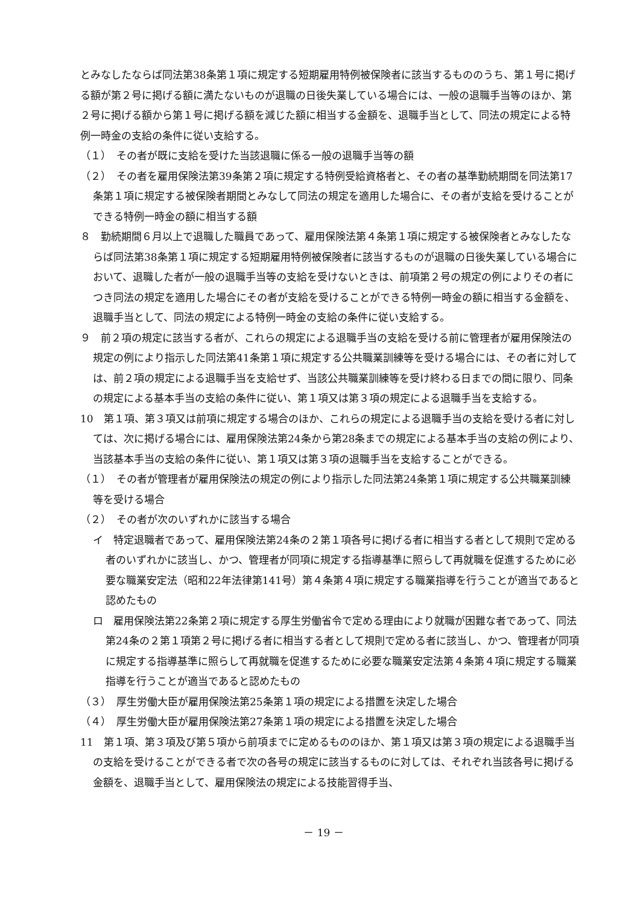とみなしたならば同法第38条第１項に規定する短期雇用特例被保険者に該当するもののうち、第１号に掲げる額が第２号に掲げる額に満たないものが退職の日後失業している場合には、一般の退職手当等のほか、第２号に掲げる額から第１号に掲げる額を減じた額に相当する金額を、退職手当として、同法の規定による特例一時金の支給の条件に従い支給する。
（１）　その者が既に支給を受けた当該退職に係る一般の退職手当等の額
（２）　その者を雇用保険法第39条第２項に規定する特例受給資格者と、その者の基準勤続期間を同法第17条第１項に規定する被保険者期間とみなして同法の規定を適用した場合に、その者が支給を受けることができる特例一時金の額に相当する額
８　勤続期間６月以上で退職した職員であって、雇用保険法第４条第１項に規定する被保険者とみなしたならば同法第38条第１項に規定する短期雇用特例被保険者に該当するものが退職の日後失業している場合において、退職した者が一般の退職手当等の支給を受けないときは、前項第２号の規定の例によりその者につき同法の規定を適用した場合にその者が支給を受けることができる特例一時金の額に相当する金額を、退職手当として、同法の規定による特例一時金の支給の条件に従い支給する。
９　前２項の規定に該当する者が、これらの規定による退職手当の支給を受ける前に管理者が雇用保険法の規定の例により指示した同法第41条第１項に規定する公共職業訓練等を受ける場合には、その者に対しては、前２項の規定による退職手当を支給せず、当該公共職業訓練等を受け終わる日までの間に限り、同条の規定による基本手当の支給の条件に従い、第１項又は第３項の規定による退職手当を支給する。
10　第１項、第３項又は前項に規定する場合のほか、これらの規定による退職手当の支給を受ける者に対しては、次に掲げる場合には、雇用保険法第24条から第28条までの規定による基本手当の支給の例により、当該基本手当の支給の条件に従い、第１項又は第３項の退職手当を支給することができる。
（１）　その者が管理者が雇用保険法の規定の例により指示した同法第24条第１項に規定する公共職業訓練等を受ける場合
（２）　その者が次のいずれかに該当する場合
イ　特定退職者であって、雇用保険法第24条の２第１項各号に掲げる者に相当する者として規則で定める者のいずれかに該当し、かつ、管理者が同項に規定する指導基準に照らして再就職を促進するために必要な職業安定法（昭和22年法律第141号）第４条第４項に規定する職業指導を行うことが適当であると認めたもの
ロ　雇用保険法第22条第２項に規定する厚生労働省令で定める理由により就職が困難な者であって、同法第24条の２第１項第２号に掲げる者に相当する者として規則で定める者に該当し、かつ、管理者が同項に規定する指導基準に照らして再就職を促進するために必要な職業安定法第４条第４項に規定する職業指導を行うことが適当であると認めたもの
（３）　厚生労働大臣が雇用保険法第25条第１項の規定による措置を決定した場合
（４）　厚生労働大臣が雇用保険法第27条第１項の規定による措置を決定した場合
11　第１項、第３項及び第５項から前項までに定めるもののほか、第１項又は第３項の規定による退職手当の支給を受けることができる者で次の各号の規定に該当するものに対しては、それぞれ当該各号に掲げる金額を、退職手当として、雇用保険法の規定による技能習得手当、
－ 19 －